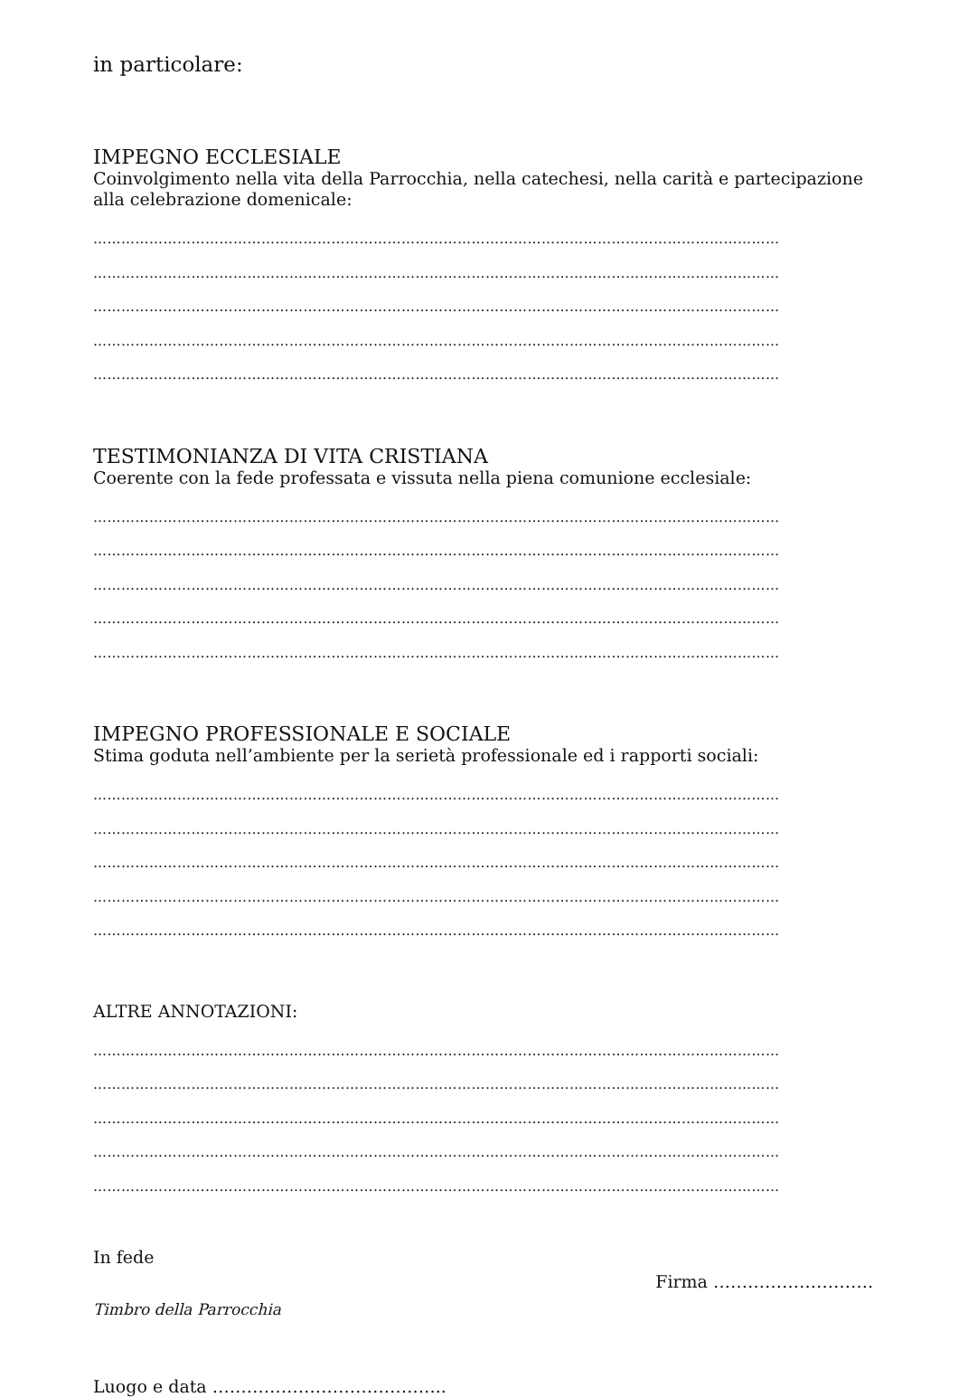in particolare:
IMPEGNO ECCLESIALE
Coinvolgimento nella vita della Parrocchia, nella catechesi, nella carità e partecipazione alla celebrazione domenicale:
…………………………………………………………………………………………………………………………………
…………………………………………………………………………………………………………………………………
…………………………………………………………………………………………………………………………………
…………………………………………………………………………………………………………………………………
…………………………………………………………………………………………………………………………………
TESTIMONIANZA DI VITA CRISTIANA
Coerente con la fede professata e vissuta nella piena comunione ecclesiale:
…………………………………………………………………………………………………………………………………
…………………………………………………………………………………………………………………………………
…………………………………………………………………………………………………………………………………
…………………………………………………………………………………………………………………………………
…………………………………………………………………………………………………………………………………
IMPEGNO PROFESSIONALE E SOCIALE
Stima goduta nell’ambiente per la serietà professionale ed i rapporti sociali:
…………………………………………………………………………………………………………………………………
…………………………………………………………………………………………………………………………………
…………………………………………………………………………………………………………………………………
…………………………………………………………………………………………………………………………………
…………………………………………………………………………………………………………………………………
ALTRE ANNOTAZIONI:
…………………………………………………………………………………………………………………………………
…………………………………………………………………………………………………………………………………
…………………………………………………………………………………………………………………………………
…………………………………………………………………………………………………………………………………
…………………………………………………………………………………………………………………………………
In fede
Firma ……………………….
Timbro della Parrocchia
Luogo e data …………………………………..